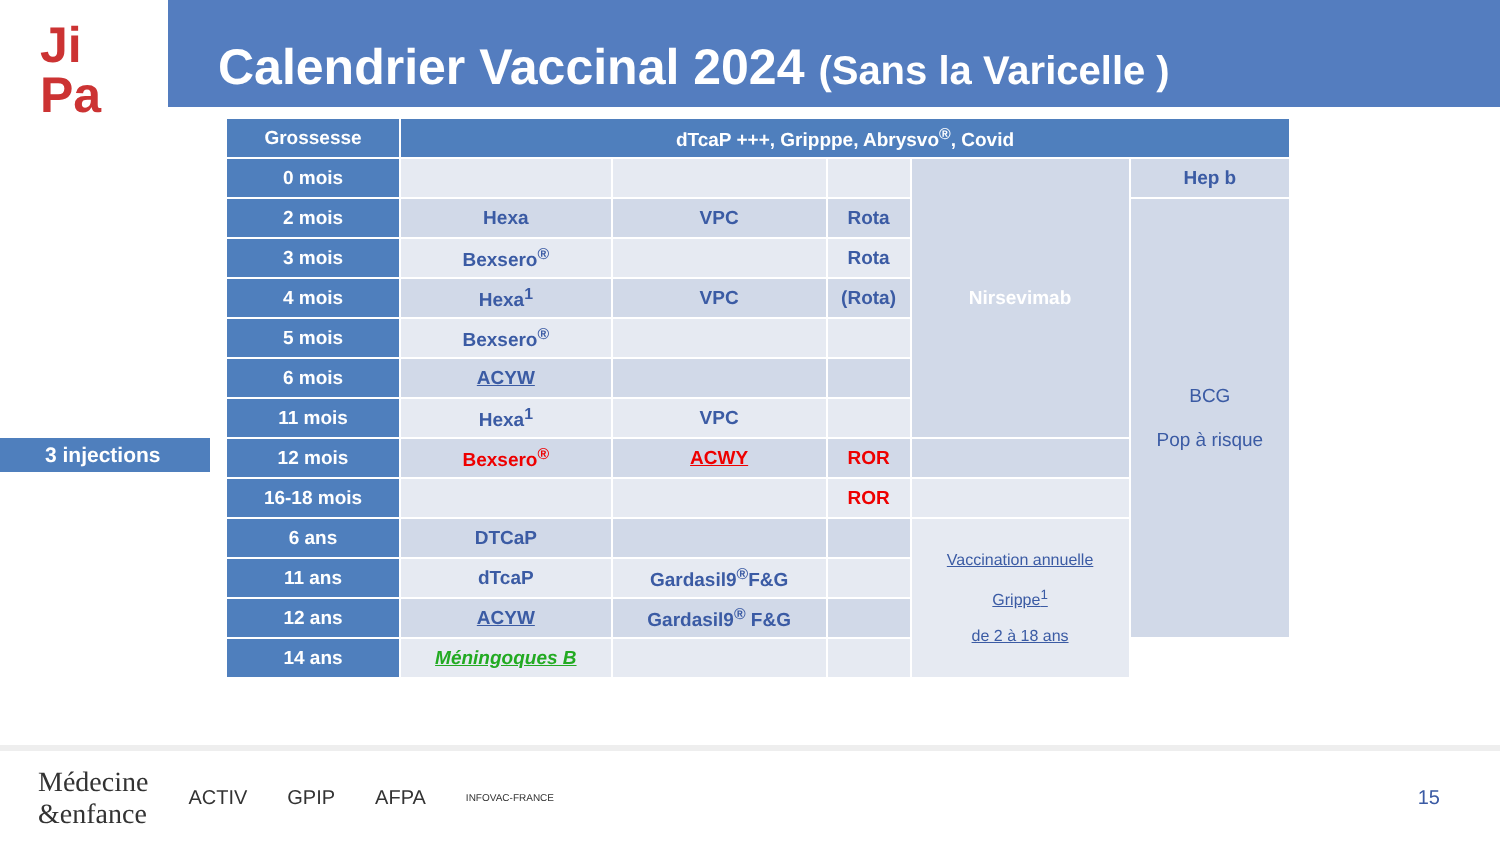Ji
Pa
Calendrier Vaccinal 2024 (Sans la Varicelle )
3 injections
| Grossesse | dTcaP +++, Gripppe, Abrysvo<sup>®</sup>, Covid | | | | |
| 0 mois | | | | Nirsevimab | Hep b |
| 2 mois | Hexa | VPC | Rota | | BCG Pop à risque |
| 3 mois | Bexsero<sup>®</sup> | | Rota | | |
| 4 mois | Hexa<sup>1</sup> | VPC | (Rota) | | |
| 5 mois | Bexsero<sup>®</sup> | | | | |
| 6 mois | ACYW | | | | |
| 11 mois | Hexa<sup>1</sup> | VPC | | | |
| 12 mois | Bexsero<sup>®</sup> | ACWY | ROR | | |
| 16-18 mois | | | ROR | | |
| 6 ans | DTCaP | | | Vaccination annuelle Grippe<sup>1</sup> de 2 à 18 ans | |
| 11 ans | dTcaP | Gardasil9<sup>®</sup>F&G | | | |
| 12 ans | ACYW | Gardasil9<sup>®</sup> F&G | | | |
| 14 ans | Méningoques B | | | | |
Médecine
&enfance ACTIV GPIP AFPA INFOVAC-FRANCE 15